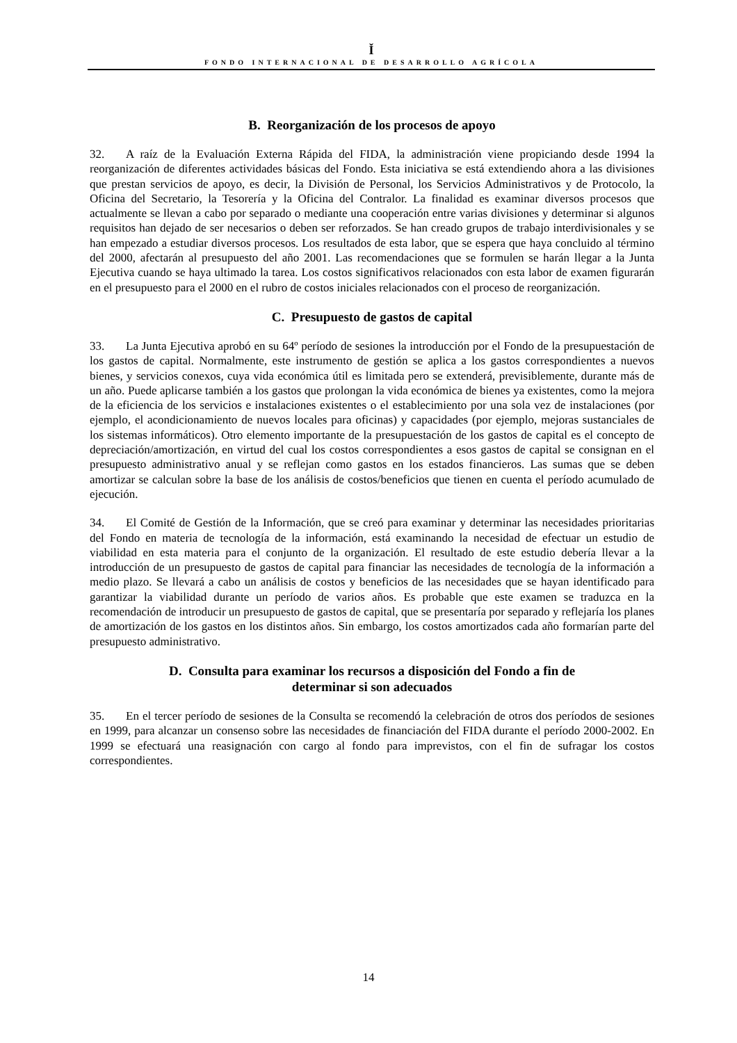Ǐ
FONDO INTERNACIONAL DE DESARROLLO AGRÍCOLA
B. Reorganización de los procesos de apoyo
32. A raíz de la Evaluación Externa Rápida del FIDA, la administración viene propiciando desde 1994 la reorganización de diferentes actividades básicas del Fondo. Esta iniciativa se está extendiendo ahora a las divisiones que prestan servicios de apoyo, es decir, la División de Personal, los Servicios Administrativos y de Protocolo, la Oficina del Secretario, la Tesorería y la Oficina del Contralor. La finalidad es examinar diversos procesos que actualmente se llevan a cabo por separado o mediante una cooperación entre varias divisiones y determinar si algunos requisitos han dejado de ser necesarios o deben ser reforzados. Se han creado grupos de trabajo interdivisionales y se han empezado a estudiar diversos procesos. Los resultados de esta labor, que se espera que haya concluido al término del 2000, afectarán al presupuesto del año 2001. Las recomendaciones que se formulen se harán llegar a la Junta Ejecutiva cuando se haya ultimado la tarea. Los costos significativos relacionados con esta labor de examen figurarán en el presupuesto para el 2000 en el rubro de costos iniciales relacionados con el proceso de reorganización.
C. Presupuesto de gastos de capital
33. La Junta Ejecutiva aprobó en su 64º período de sesiones la introducción por el Fondo de la presupuestación de los gastos de capital. Normalmente, este instrumento de gestión se aplica a los gastos correspondientes a nuevos bienes, y servicios conexos, cuya vida económica útil es limitada pero se extenderá, previsiblemente, durante más de un año. Puede aplicarse también a los gastos que prolongan la vida económica de bienes ya existentes, como la mejora de la eficiencia de los servicios e instalaciones existentes o el establecimiento por una sola vez de instalaciones (por ejemplo, el acondicionamiento de nuevos locales para oficinas) y capacidades (por ejemplo, mejoras sustanciales de los sistemas informáticos). Otro elemento importante de la presupuestación de los gastos de capital es el concepto de depreciación/amortización, en virtud del cual los costos correspondientes a esos gastos de capital se consignan en el presupuesto administrativo anual y se reflejan como gastos en los estados financieros. Las sumas que se deben amortizar se calculan sobre la base de los análisis de costos/beneficios que tienen en cuenta el período acumulado de ejecución.
34. El Comité de Gestión de la Información, que se creó para examinar y determinar las necesidades prioritarias del Fondo en materia de tecnología de la información, está examinando la necesidad de efectuar un estudio de viabilidad en esta materia para el conjunto de la organización. El resultado de este estudio debería llevar a la introducción de un presupuesto de gastos de capital para financiar las necesidades de tecnología de la información a medio plazo. Se llevará a cabo un análisis de costos y beneficios de las necesidades que se hayan identificado para garantizar la viabilidad durante un período de varios años. Es probable que este examen se traduzca en la recomendación de introducir un presupuesto de gastos de capital, que se presentaría por separado y reflejaría los planes de amortización de los gastos en los distintos años. Sin embargo, los costos amortizados cada año formarían parte del presupuesto administrativo.
D. Consulta para examinar los recursos a disposición del Fondo a fin de
determinar si son adecuados
35. En el tercer período de sesiones de la Consulta se recomendó la celebración de otros dos períodos de sesiones en 1999, para alcanzar un consenso sobre las necesidades de financiación del FIDA durante el período 2000-2002. En 1999 se efectuará una reasignación con cargo al fondo para imprevistos, con el fin de sufragar los costos correspondientes.
14